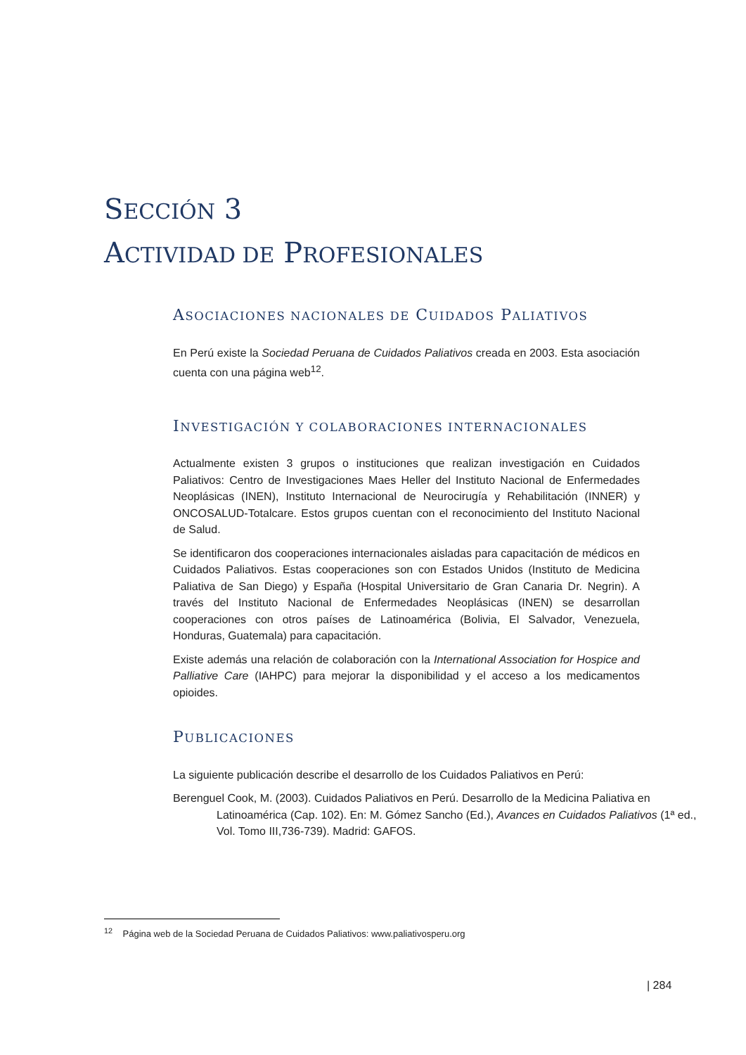SECCIÓN 3
ACTIVIDAD DE PROFESIONALES
ASOCIACIONES NACIONALES DE CUIDADOS PALIATIVOS
En Perú existe la Sociedad Peruana de Cuidados Paliativos creada en 2003. Esta asociación cuenta con una página web<sup>12</sup>.
INVESTIGACIÓN Y COLABORACIONES INTERNACIONALES
Actualmente existen 3 grupos o instituciones que realizan investigación en Cuidados Paliativos: Centro de Investigaciones Maes Heller del Instituto Nacional de Enfermedades Neoplásicas (INEN), Instituto Internacional de Neurocirugía y Rehabilitación (INNER) y ONCOSALUD-Totalcare. Estos grupos cuentan con el reconocimiento del Instituto Nacional de Salud.
Se identificaron dos cooperaciones internacionales aisladas para capacitación de médicos en Cuidados Paliativos. Estas cooperaciones son con Estados Unidos (Instituto de Medicina Paliativa de San Diego) y España (Hospital Universitario de Gran Canaria Dr. Negrin). A través del Instituto Nacional de Enfermedades Neoplásicas (INEN) se desarrollan cooperaciones con otros países de Latinoamérica (Bolivia, El Salvador, Venezuela, Honduras, Guatemala) para capacitación.
Existe además una relación de colaboración con la International Association for Hospice and Palliative Care (IAHPC) para mejorar la disponibilidad y el acceso a los medicamentos opioides.
PUBLICACIONES
La siguiente publicación describe el desarrollo de los Cuidados Paliativos en Perú:
Berenguel Cook, M. (2003). Cuidados Paliativos en Perú. Desarrollo de la Medicina Paliativa en Latinoamérica (Cap. 102). En: M. Gómez Sancho (Ed.), Avances en Cuidados Paliativos (1ª ed., Vol. Tomo III,736-739). Madrid: GAFOS.
<sup>12</sup> Página web de la Sociedad Peruana de Cuidados Paliativos: www.paliativosperu.org
| 284